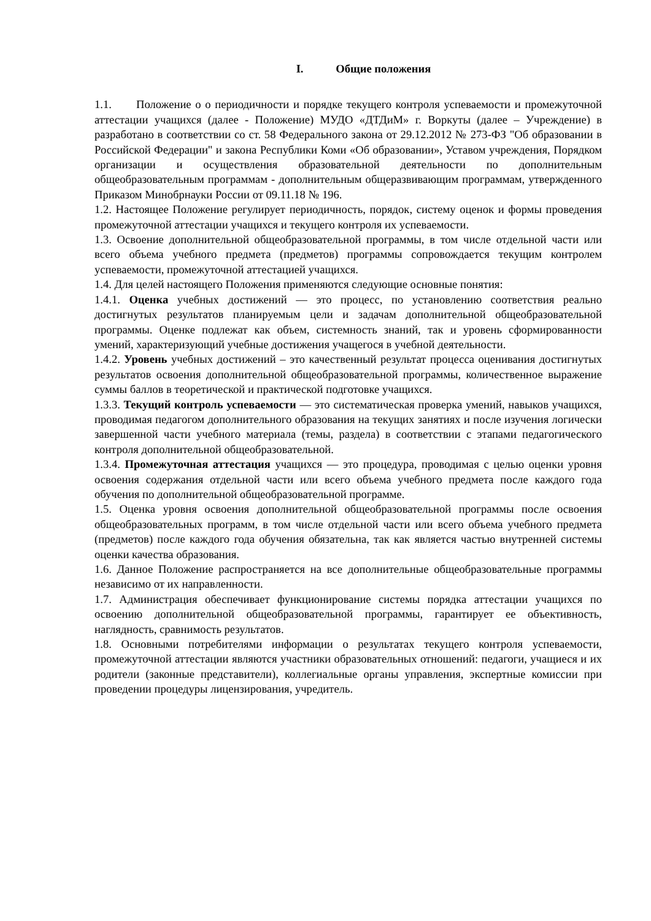I. Общие положения
1.1. Положение о о периодичности и порядке текущего контроля успеваемости и промежуточной аттестации учащихся (далее - Положение) МУДО «ДТДиМ» г. Воркуты (далее – Учреждение) в разработано в соответствии со ст. 58 Федерального закона от 29.12.2012 № 273-ФЗ "Об образовании в Российской Федерации" и закона Республики Коми «Об образовании», Уставом учреждения, Порядком организации и осуществления образовательной деятельности по дополнительным общеобразовательным программам - дополнительным общеразвивающим программам, утвержденного Приказом Минобрнауки России от 09.11.18 № 196.
1.2. Настоящее Положение регулирует периодичность, порядок, систему оценок и формы проведения промежуточной аттестации учащихся и текущего контроля их успеваемости.
1.3. Освоение дополнительной общеобразовательной программы, в том числе отдельной части или всего объема учебного предмета (предметов) программы сопровождается текущим контролем успеваемости, промежуточной аттестацией учащихся.
1.4. Для целей настоящего Положения применяются следующие основные понятия:
1.4.1. Оценка учебных достижений — это процесс, по установлению соответствия реально достигнутых результатов планируемым цели и задачам дополнительной общеобразовательной программы. Оценке подлежат как объем, системность знаний, так и уровень сформированности умений, характеризующий учебные достижения учащегося в учебной деятельности.
1.4.2. Уровень учебных достижений – это качественный результат процесса оценивания достигнутых результатов освоения дополнительной общеобразовательной программы, количественное выражение суммы баллов в теоретической и практической подготовке учащихся.
1.3.3. Текущий контроль успеваемости — это систематическая проверка умений, навыков учащихся, проводимая педагогом дополнительного образования на текущих занятиях и после изучения логически завершенной части учебного материала (темы, раздела) в соответствии с этапами педагогического контроля дополнительной общеобразовательной.
1.3.4. Промежуточная аттестация учащихся — это процедура, проводимая с целью оценки уровня освоения содержания отдельной части или всего объема учебного предмета после каждого года обучения по дополнительной общеобразовательной программе.
1.5. Оценка уровня освоения дополнительной общеобразовательной программы после освоения общеобразовательных программ, в том числе отдельной части или всего объема учебного предмета (предметов) после каждого года обучения обязательна, так как является частью внутренней системы оценки качества образования.
1.6. Данное Положение распространяется на все дополнительные общеобразовательные программы независимо от их направленности.
1.7. Администрация обеспечивает функционирование системы порядка аттестации учащихся по освоению дополнительной общеобразовательной программы, гарантирует ее объективность, наглядность, сравнимость результатов.
1.8. Основными потребителями информации о результатах текущего контроля успеваемости, промежуточной аттестации являются участники образовательных отношений: педагоги, учащиеся и их родители (законные представители), коллегиальные органы управления, экспертные комиссии при проведении процедуры лицензирования, учредитель.